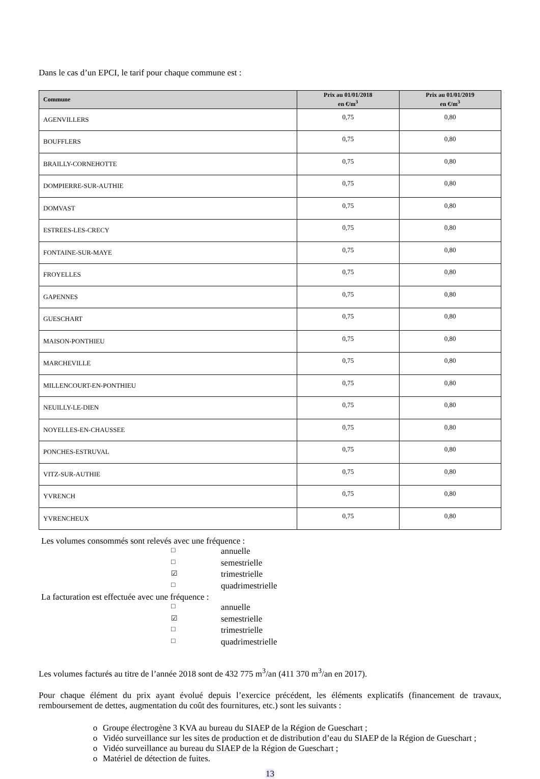Dans le cas d’un EPCI, le tarif pour chaque commune est :
| Commune | Prix au 01/01/2018 en €/m<sup>3</sup> | Prix au 01/01/2019 en €/m<sup>3</sup> |
| --- | --- | --- |
| AGENVILLERS | 0,75 | 0,80 |
| BOUFFLERS | 0,75 | 0,80 |
| BRAILLY-CORNEHOTTE | 0,75 | 0,80 |
| DOMPIERRE-SUR-AUTHIE | 0,75 | 0,80 |
| DOMVAST | 0,75 | 0,80 |
| ESTREES-LES-CRECY | 0,75 | 0,80 |
| FONTAINE-SUR-MAYE | 0,75 | 0,80 |
| FROYELLES | 0,75 | 0,80 |
| GAPENNES | 0,75 | 0,80 |
| GUESCHART | 0,75 | 0,80 |
| MAISON-PONTHIEU | 0,75 | 0,80 |
| MARCHEVILLE | 0,75 | 0,80 |
| MILLENCOURT-EN-PONTHIEU | 0,75 | 0,80 |
| NEUILLY-LE-DIEN | 0,75 | 0,80 |
| NOYELLES-EN-CHAUSSEE | 0,75 | 0,80 |
| PONCHES-ESTRUVAL | 0,75 | 0,80 |
| VITZ-SUR-AUTHIE | 0,75 | 0,80 |
| YVRENCH | 0,75 | 0,80 |
| YVRENCHEUX | 0,75 | 0,80 |
Les volumes consommés sont relevés avec une fréquence :
□ annuelle
□ semestrielle
☑ trimestrielle
□ quadrimestrielle
La facturation est effectuée avec une fréquence :
□ annuelle
☑ semestrielle
□ trimestrielle
□ quadrimestrielle
Les volumes facturés au titre de l’année 2018 sont de 432 775 m<sup>3</sup>/an (411 370 m<sup>3</sup>/an en 2017).
Pour chaque élément du prix ayant évolué depuis l’exercice précédent, les éléments explicatifs (financement de travaux, remboursement de dettes, augmentation du coût des fournitures, etc.) sont les suivants :
o Groupe électrogène 3 KVA au bureau du SIAEP de la Région de Gueschart ;
o Vidéo surveillance sur les sites de production et de distribution d’eau du SIAEP de la Région de Gueschart ;
o Vidéo surveillance au bureau du SIAEP de la Région de Gueschart ;
o Matériel de détection de fuites.
13